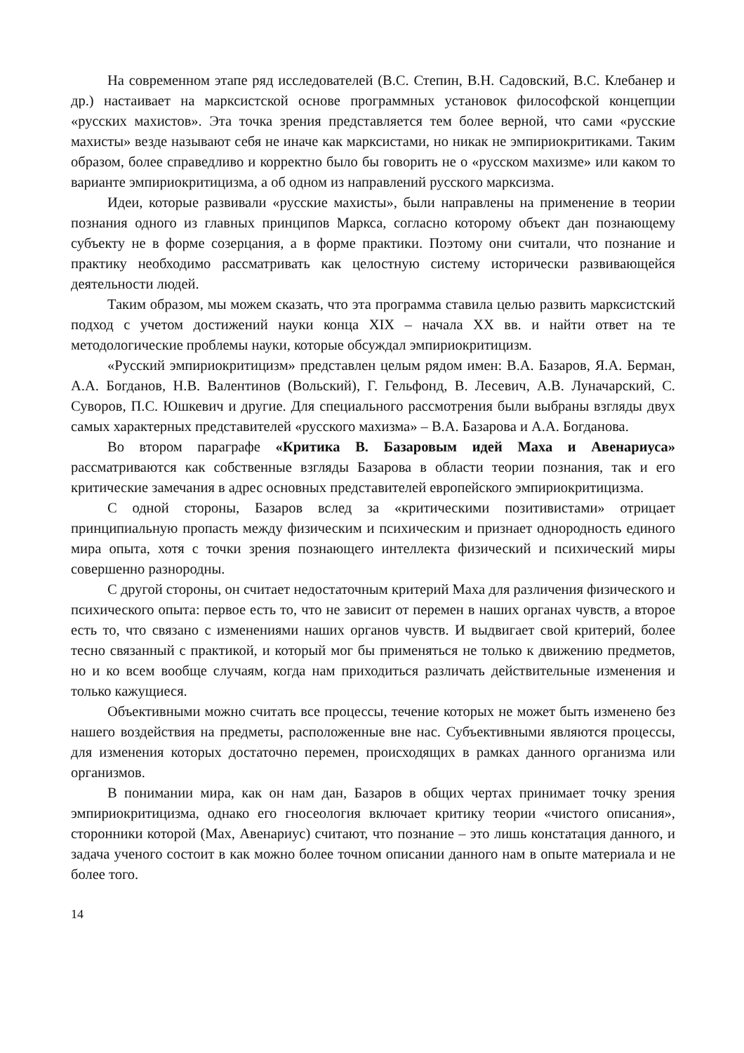На современном этапе ряд исследователей (В.С. Степин, В.Н. Садовский, В.С. Клебанер и др.) настаивает на марксистской основе программных установок философской концепции «русских махистов». Эта точка зрения представляется тем более верной, что сами «русские махисты» везде называют себя не иначе как марксистами, но никак не эмпириокритиками. Таким образом, более справедливо и корректно было бы говорить не о «русском махизме» или каком то варианте эмпириокритицизма, а об одном из направлений русского марксизма.
Идеи, которые развивали «русские махисты», были направлены на применение в теории познания одного из главных принципов Маркса, согласно которому объект дан познающему субъекту не в форме созерцания, а в форме практики. Поэтому они считали, что познание и практику необходимо рассматривать как целостную систему исторически развивающейся деятельности людей.
Таким образом, мы можем сказать, что эта программа ставила целью развить марксистский подход с учетом достижений науки конца XIX – начала XX вв. и найти ответ на те методологические проблемы науки, которые обсуждал эмпириокритицизм.
«Русский эмпириокритицизм» представлен целым рядом имен: В.А. Базаров, Я.А. Берман, А.А. Богданов, Н.В. Валентинов (Вольский), Г. Гельфонд, В. Лесевич, А.В. Луначарский, С. Суворов, П.С. Юшкевич и другие. Для специального рассмотрения были выбраны взгляды двух самых характерных представителей «русского махизма» – В.А. Базарова и А.А. Богданова.
Во втором параграфе «Критика В. Базаровым идей Маха и Авенариуса» рассматриваются как собственные взгляды Базарова в области теории познания, так и его критические замечания в адрес основных представителей европейского эмпириокритицизма.
С одной стороны, Базаров вслед за «критическими позитивистами» отрицает принципиальную пропасть между физическим и психическим и признает однородность единого мира опыта, хотя с точки зрения познающего интеллекта физический и психический миры совершенно разнородны.
С другой стороны, он считает недостаточным критерий Маха для различения физического и психического опыта: первое есть то, что не зависит от перемен в наших органах чувств, а второе есть то, что связано с изменениями наших органов чувств. И выдвигает свой критерий, более тесно связанный с практикой, и который мог бы применяться не только к движению предметов, но и ко всем вообще случаям, когда нам приходиться различать действительные изменения и только кажущиеся.
Объективными можно считать все процессы, течение которых не может быть изменено без нашего воздействия на предметы, расположенные вне нас. Субъективными являются процессы, для изменения которых достаточно перемен, происходящих в рамках данного организма или организмов.
В понимании мира, как он нам дан, Базаров в общих чертах принимает точку зрения эмпириокритицизма, однако его гносеология включает критику теории «чистого описания», сторонники которой (Мах, Авенариус) считают, что познание – это лишь констатация данного, и задача ученого состоит в как можно более точном описании данного нам в опыте материала и не более того.
14